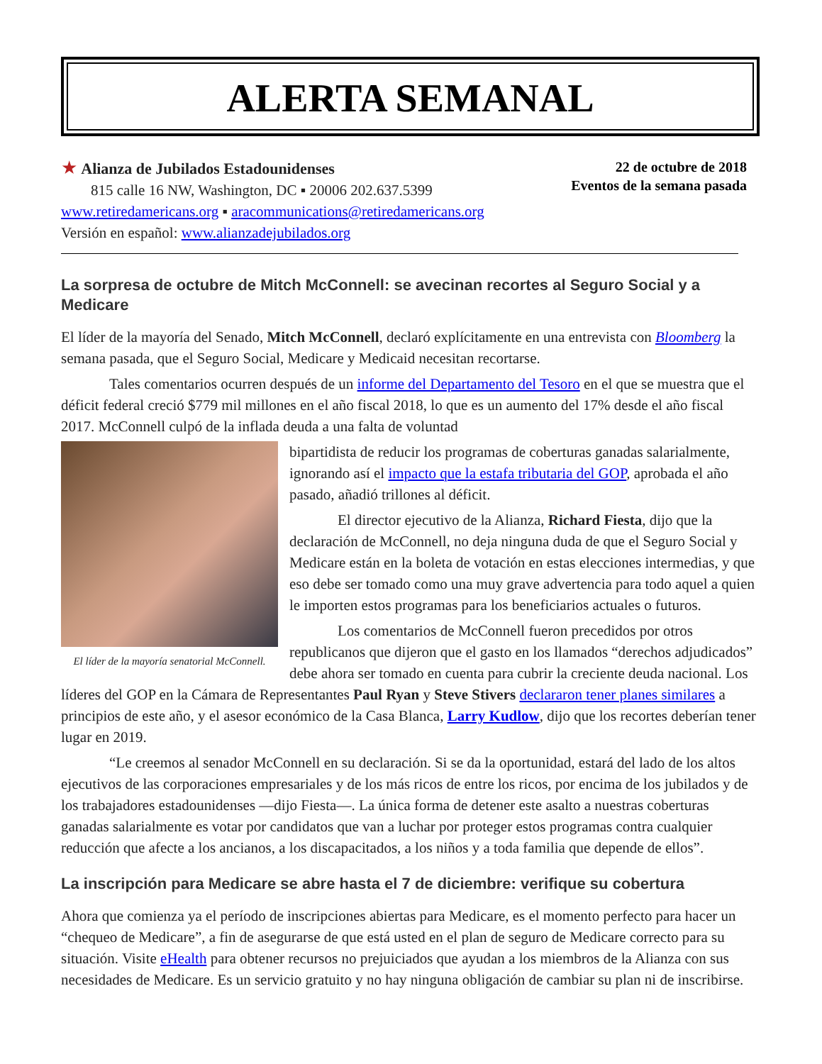ALERTA SEMANAL
★ Alianza de Jubilados Estadounidenses
815 calle 16 NW, Washington, DC ▪ 20006 202.637.5399
www.retiredamericans.org ▪ aracommunications@retiredamericans.org
Versión en español: www.alianzadejubilados.org
22 de octubre de 2018
Eventos de la semana pasada
La sorpresa de octubre de Mitch McConnell: se avecinan recortes al Seguro Social y a Medicare
El líder de la mayoría del Senado, Mitch McConnell, declaró explícitamente en una entrevista con Bloomberg la semana pasada, que el Seguro Social, Medicare y Medicaid necesitan recortarse.
Tales comentarios ocurren después de un informe del Departamento del Tesoro en el que se muestra que el déficit federal creció $779 mil millones en el año fiscal 2018, lo que es un aumento del 17% desde el año fiscal 2017. McConnell culpó de la inflada deuda a una falta de voluntad
El líder de la mayoría senatorial McConnell.
bipartidista de reducir los programas de coberturas ganadas salarialmente, ignorando así el impacto que la estafa tributaria del GOP, aprobada el año pasado, añadió trillones al déficit.
El director ejecutivo de la Alianza, Richard Fiesta, dijo que la declaración de McConnell, no deja ninguna duda de que el Seguro Social y Medicare están en la boleta de votación en estas elecciones intermedias, y que eso debe ser tomado como una muy grave advertencia para todo aquel a quien le importen estos programas para los beneficiarios actuales o futuros.
Los comentarios de McConnell fueron precedidos por otros republicanos que dijeron que el gasto en los llamados “derechos adjudicados” debe ahora ser tomado en cuenta para cubrir la creciente deuda nacional. Los líderes del GOP en la Cámara de Representantes Paul Ryan y Steve Stivers declararon tener planes similares a principios de este año, y el asesor económico de la Casa Blanca, Larry Kudlow, dijo que los recortes deberían tener lugar en 2019.
“Le creemos al senador McConnell en su declaración. Si se da la oportunidad, estará del lado de los altos ejecutivos de las corporaciones empresariales y de los más ricos de entre los ricos, por encima de los jubilados y de los trabajadores estadounidenses —dijo Fiesta—. La única forma de detener este asalto a nuestras coberturas ganadas salarialmente es votar por candidatos que van a luchar por proteger estos programas contra cualquier reducción que afecte a los ancianos, a los discapacitados, a los niños y a toda familia que depende de ellos”.
La inscripción para Medicare se abre hasta el 7 de diciembre: verifique su cobertura
Ahora que comienza ya el período de inscripciones abiertas para Medicare, es el momento perfecto para hacer un “chequeo de Medicare”, a fin de asegurarse de que está usted en el plan de seguro de Medicare correcto para su situación. Visite eHealth para obtener recursos no prejuiciados que ayudan a los miembros de la Alianza con sus necesidades de Medicare. Es un servicio gratuito y no hay ninguna obligación de cambiar su plan ni de inscribirse.